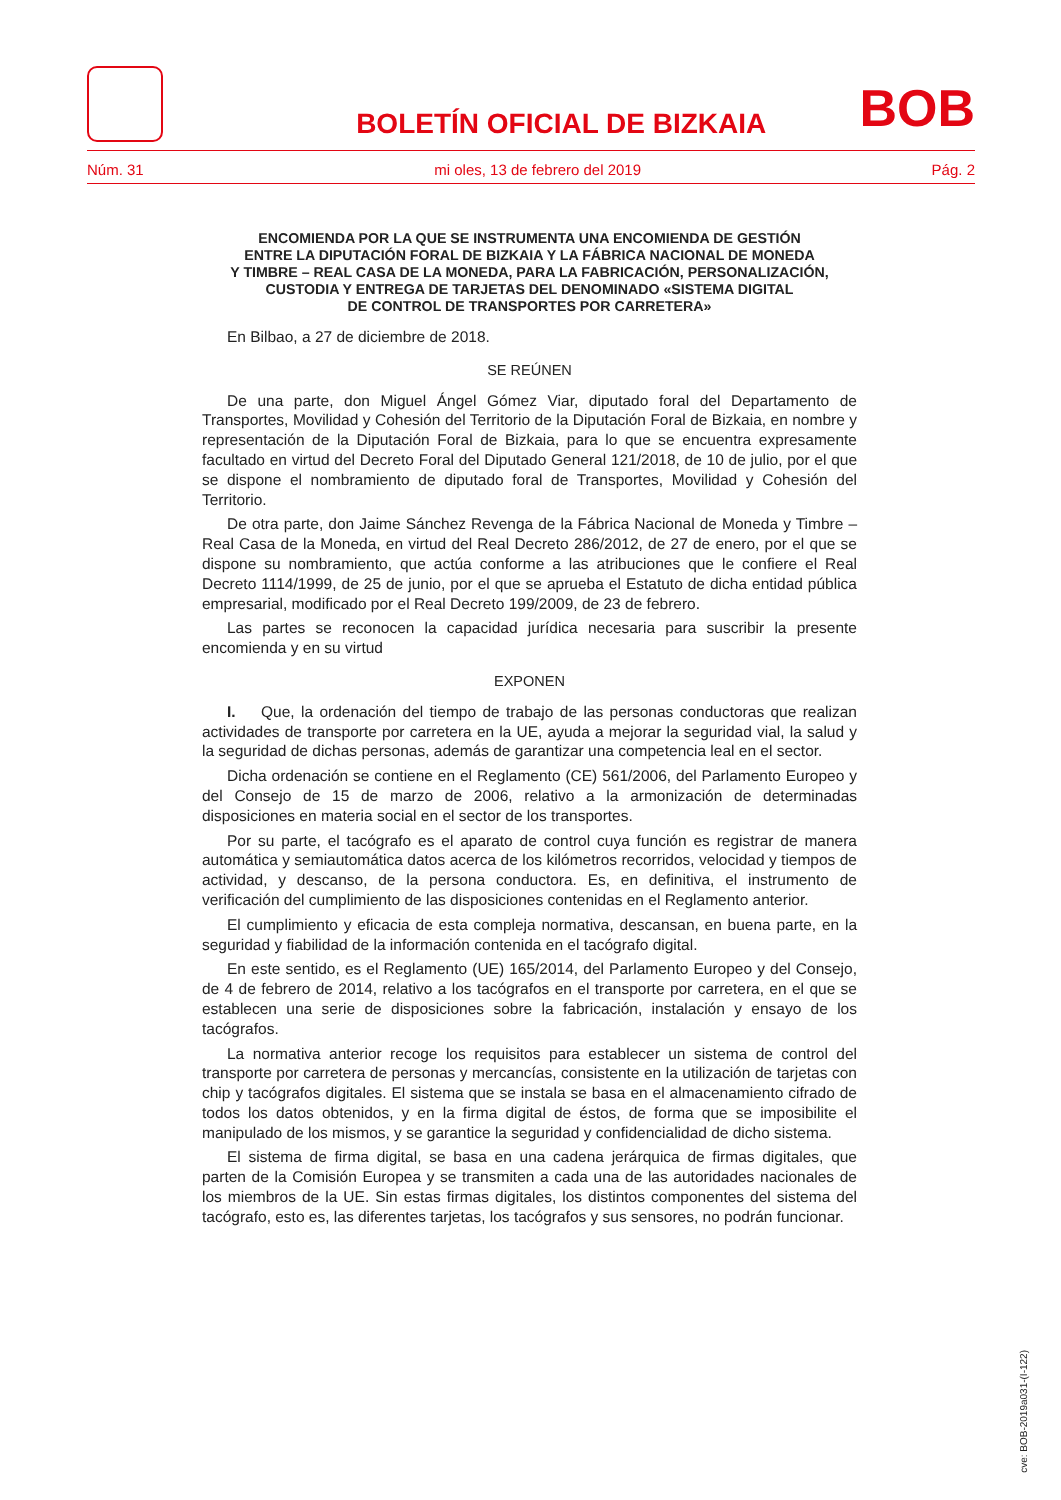BOLETÍN OFICIAL DE BIZKAIA
BOB
Núm. 31 mi oles, 13 de febrero del 2019 Pág. 2
ENCOMIENDA POR LA QUE SE INSTRUMENTA UNA ENCOMIENDA DE GESTIÓN
ENTRE LA DIPUTACIÓN FORAL DE BIZKAIA Y LA FÁBRICA NACIONAL DE MONEDA
Y TIMBRE – REAL CASA DE LA MONEDA, PARA LA FABRICACIÓN, PERSONALIZACIÓN,
CUSTODIA Y ENTREGA DE TARJETAS DEL DENOMINADO «SISTEMA DIGITAL
DE CONTROL DE TRANSPORTES POR CARRETERA»
En Bilbao, a 27 de diciembre de 2018.
SE REÚNEN
De una parte, don Miguel Ángel Gómez Viar, diputado foral del Departamento de Transportes, Movilidad y Cohesión del Territorio de la Diputación Foral de Bizkaia, en nombre y representación de la Diputación Foral de Bizkaia, para lo que se encuentra expresamente facultado en virtud del Decreto Foral del Diputado General 121/2018, de 10 de julio, por el que se dispone el nombramiento de diputado foral de Transportes, Movilidad y Cohesión del Territorio.
De otra parte, don Jaime Sánchez Revenga de la Fábrica Nacional de Moneda y Timbre – Real Casa de la Moneda, en virtud del Real Decreto 286/2012, de 27 de enero, por el que se dispone su nombramiento, que actúa conforme a las atribuciones que le confiere el Real Decreto 1114/1999, de 25 de junio, por el que se aprueba el Estatuto de dicha entidad pública empresarial, modificado por el Real Decreto 199/2009, de 23 de febrero.
Las partes se reconocen la capacidad jurídica necesaria para suscribir la presente encomienda y en su virtud
EXPONEN
I. Que, la ordenación del tiempo de trabajo de las personas conductoras que realizan actividades de transporte por carretera en la UE, ayuda a mejorar la seguridad vial, la salud y la seguridad de dichas personas, además de garantizar una competencia leal en el sector.
Dicha ordenación se contiene en el Reglamento (CE) 561/2006, del Parlamento Europeo y del Consejo de 15 de marzo de 2006, relativo a la armonización de determinadas disposiciones en materia social en el sector de los transportes.
Por su parte, el tacógrafo es el aparato de control cuya función es registrar de manera automática y semiautomática datos acerca de los kilómetros recorridos, velocidad y tiempos de actividad, y descanso, de la persona conductora. Es, en definitiva, el instrumento de verificación del cumplimiento de las disposiciones contenidas en el Reglamento anterior.
El cumplimiento y eficacia de esta compleja normativa, descansan, en buena parte, en la seguridad y fiabilidad de la información contenida en el tacógrafo digital.
En este sentido, es el Reglamento (UE) 165/2014, del Parlamento Europeo y del Consejo, de 4 de febrero de 2014, relativo a los tacógrafos en el transporte por carretera, en el que se establecen una serie de disposiciones sobre la fabricación, instalación y ensayo de los tacógrafos.
La normativa anterior recoge los requisitos para establecer un sistema de control del transporte por carretera de personas y mercancías, consistente en la utilización de tarjetas con chip y tacógrafos digitales. El sistema que se instala se basa en el almacenamiento cifrado de todos los datos obtenidos, y en la firma digital de éstos, de forma que se imposibilite el manipulado de los mismos, y se garantice la seguridad y confidencialidad de dicho sistema.
El sistema de firma digital, se basa en una cadena jerárquica de firmas digitales, que parten de la Comisión Europea y se transmiten a cada una de las autoridades nacionales de los miembros de la UE. Sin estas firmas digitales, los distintos componentes del sistema del tacógrafo, esto es, las diferentes tarjetas, los tacógrafos y sus sensores, no podrán funcionar.
cve: BOB-2019a031-(I-122)